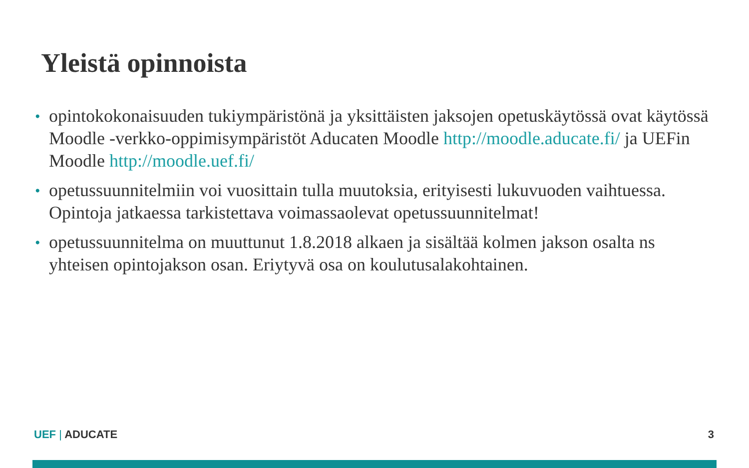Yleistä opinnoista
• opintokokonaisuuden tukiympäristönä ja yksittäisten jaksojen opetuskäytössä ovat käytössä Moodle -verkko-oppimisympäristöt Aducaten Moodle http://moodle.aducate.fi/ ja UEFin Moodle http://moodle.uef.fi/
• opetussuunnitelmiin voi vuosittain tulla muutoksia, erityisesti lukuvuoden vaihtuessa. Opintoja jatkaessa tarkistettava voimassaolevat opetussuunnitelmat!
• opetussuunnitelma on muuttunut 1.8.2018 alkaen ja sisältää kolmen jakson osalta ns yhteisen opintojakson osan. Eriytyvä osa on koulutusalakohtainen.
UEF | ADUCATE 3